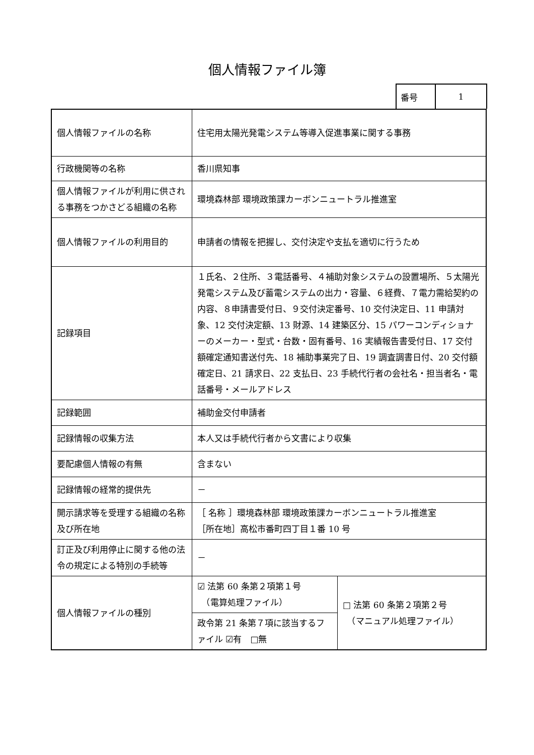個人情報ファイル簿
| 番号 | 1 |
| 個人情報ファイルの名称 | 住宅用太陽光発電システム等導入促進事業に関する事務 | |
| 行政機関等の名称 | 香川県知事 | |
| 個人情報ファイルが利用に供される事務をつかさどる組織の名称 | 環境森林部 環境政策課カーボンニュートラル推進室 | |
| 個人情報ファイルの利用目的 | 申請者の情報を把握し、交付決定や支払を適切に行うため | |
| 記録項目 | １氏名、２住所、３電話番号、４補助対象システムの設置場所、５太陽光発電システム及び蓄電システムの出力・容量、６経費、７電力需給契約の内容、８申請書受付日、９交付決定番号、10 交付決定日、11 申請対象、12 交付決定額、13 財源、14 建築区分、15 パワーコンディショナーのメーカー・型式・台数・固有番号、16 実績報告書受付日、17 交付額確定通知書送付先、18 補助事業完了日、19 調査調書日付、20 交付額確定日、21 請求日、22 支払日、23 手続代行者の会社名・担当者名・電話番号・メールアドレス | |
| 記録範囲 | 補助金交付申請者 | |
| 記録情報の収集方法 | 本人又は手続代行者から文書により収集 | |
| 要配慮個人情報の有無 | 含まない | |
| 記録情報の経常的提供先 | － | |
| 開示請求等を受理する組織の名称及び所在地 | ［ 名称 ］環境森林部 環境政策課カーボンニュートラル推進室 ［所在地］高松市番町四丁目１番 10 号 | |
| 訂正及び利用停止に関する他の法令の規定による特別の手続等 | － | |
| 個人情報ファイルの種別 | ☑ 法第 60 条第２項第１号 （電算処理ファイル） | □ 法第 60 条第２項第２号 （マニュアル処理ファイル） |
| | 政令第 21 条第７項に該当するファイル ☑有 □無 | |